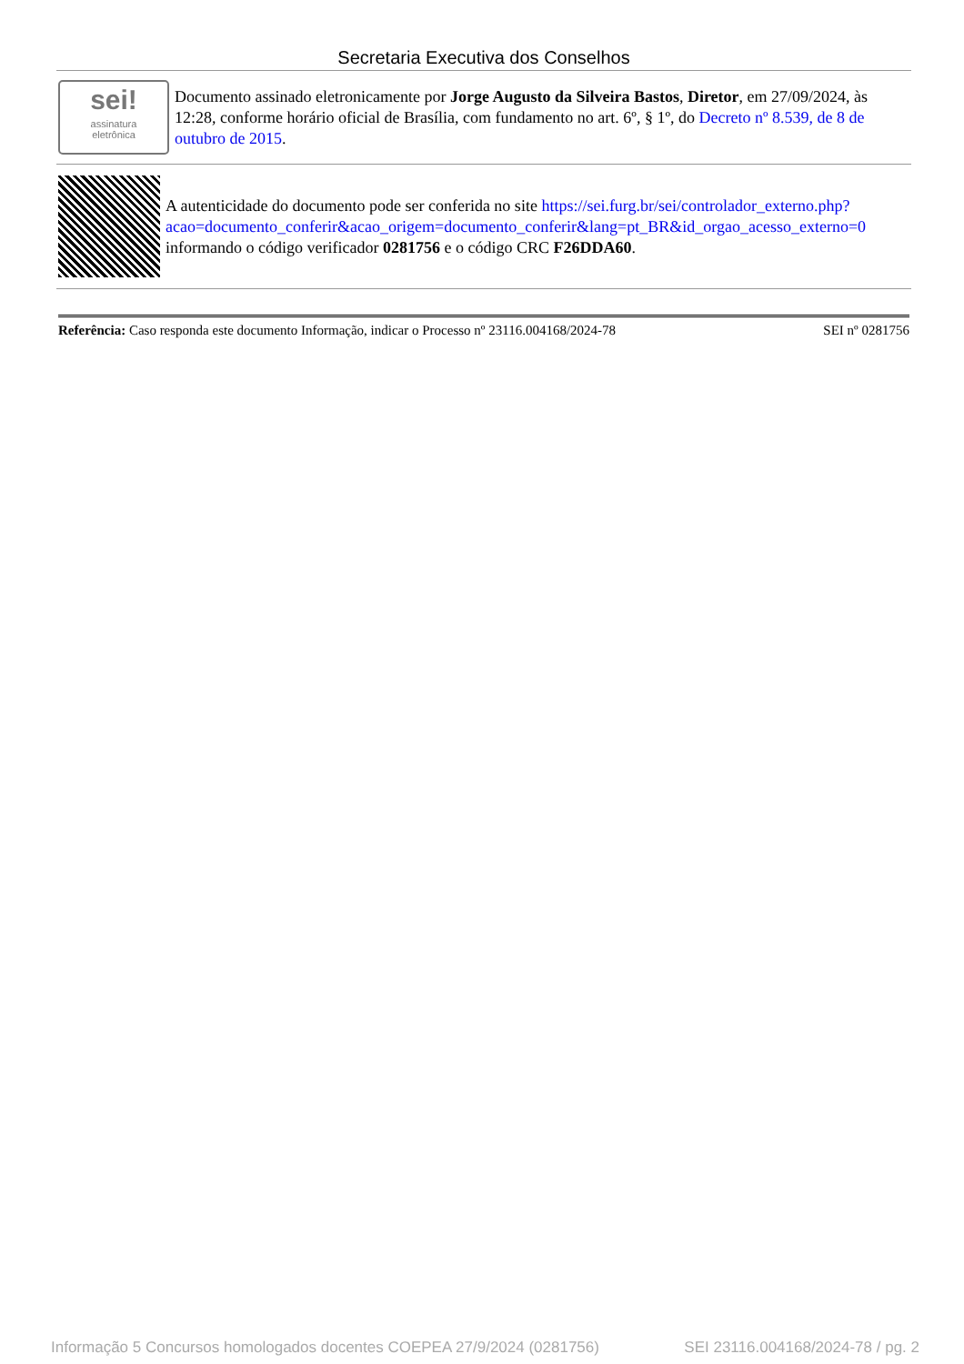Secretaria Executiva dos Conselhos
sei!
assinatura
eletrônica
Documento assinado eletronicamente por Jorge Augusto da Silveira Bastos, Diretor, em 27/09/2024, às 12:28, conforme horário oficial de Brasília, com fundamento no art. 6º, § 1º, do Decreto nº 8.539, de 8 de outubro de 2015.
A autenticidade do documento pode ser conferida no site https://sei.furg.br/sei/controlador_externo.php?acao=documento_conferir&acao_origem=documento_conferir&lang=pt_BR&id_orgao_acesso_externo=0 informando o código verificador 0281756 e o código CRC F26DDA60.
Referência: Caso responda este documento Informação, indicar o Processo nº 23116.004168/2024-78 SEI nº 0281756
Informação 5 Concursos homologados docentes COEPEA 27/9/2024 (0281756) SEI 23116.004168/2024-78 / pg. 2